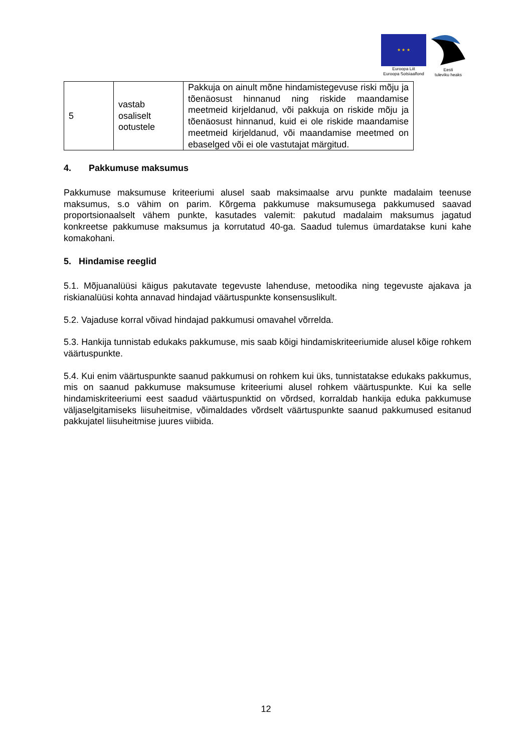★ ★ ★
Euroopa Liit
Euroopa Sotsiaalfond
Eesti
tuleviku heaks
| 5 | vastab osaliselt ootustele | Pakkuja on ainult mõne hindamistegevuse riski mõju ja tõenäosust hinnanud ning riskide maandamise meetmeid kirjeldanud, või pakkuja on riskide mõju ja tõenäosust hinnanud, kuid ei ole riskide maandamise meetmeid kirjeldanud, või maandamise meetmed on ebaselged või ei ole vastutajat märgitud. |
4. Pakkumuse maksumus
Pakkumuse maksumuse kriteeriumi alusel saab maksimaalse arvu punkte madalaim teenuse maksumus, s.o vähim on parim. Kõrgema pakkumuse maksumusega pakkumused saavad proportsionaalselt vähem punkte, kasutades valemit: pakutud madalaim maksumus jagatud konkreetse pakkumuse maksumus ja korrutatud 40-ga. Saadud tulemus ümardatakse kuni kahe komakohani.
5. Hindamise reeglid
5.1. Mõjuanalüüsi käigus pakutavate tegevuste lahenduse, metoodika ning tegevuste ajakava ja riskianalüüsi kohta annavad hindajad väärtuspunkte konsensuslikult.
5.2. Vajaduse korral võivad hindajad pakkumusi omavahel võrrelda.
5.3. Hankija tunnistab edukaks pakkumuse, mis saab kõigi hindamiskriteeriumide alusel kõige rohkem väärtuspunkte.
5.4. Kui enim väärtuspunkte saanud pakkumusi on rohkem kui üks, tunnistatakse edukaks pakkumus, mis on saanud pakkumuse maksumuse kriteeriumi alusel rohkem väärtuspunkte. Kui ka selle hindamiskriteeriumi eest saadud väärtuspunktid on võrdsed, korraldab hankija eduka pakkumuse väljaselgitamiseks liisuheitmise, võimaldades võrdselt väärtuspunkte saanud pakkumused esitanud pakkujatel liisuheitmise juures viibida.
12